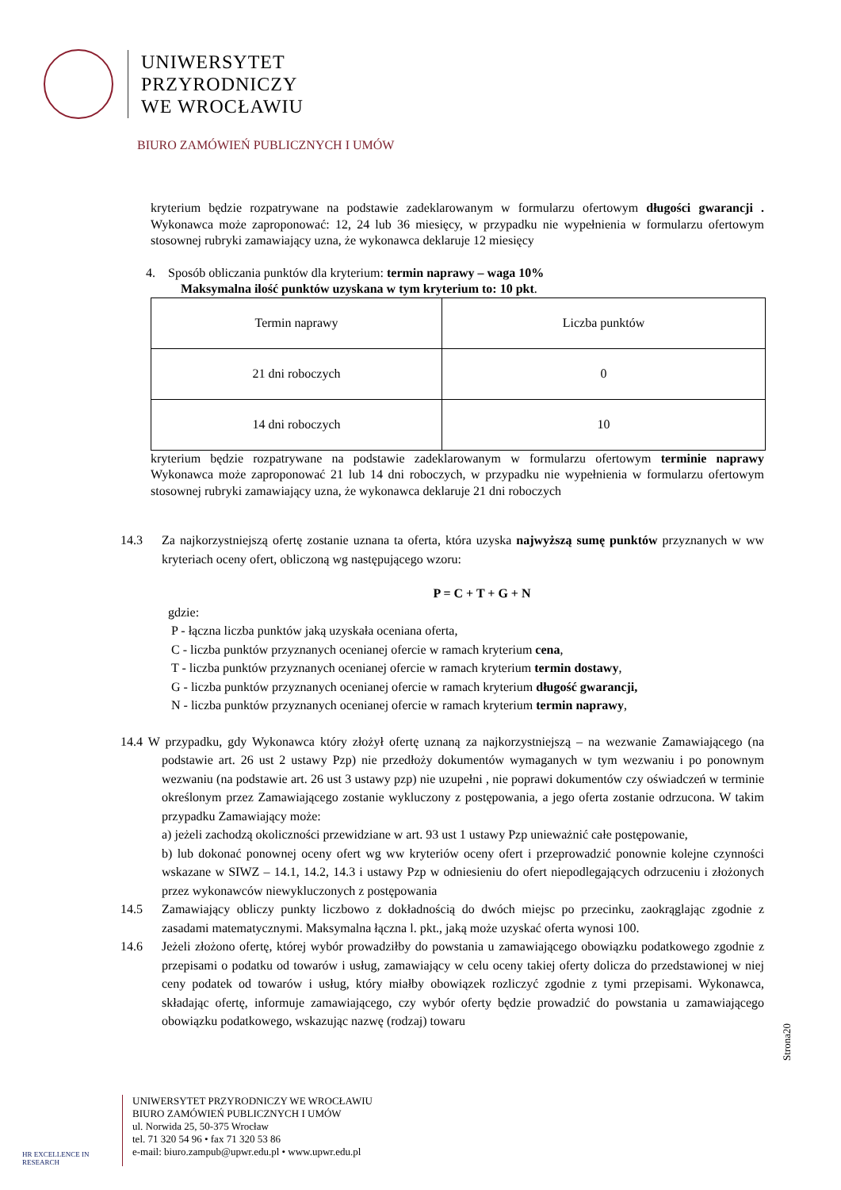UNIWERSYTET
PRZYRODNICZY
WE WROCŁAWIU
BIURO ZAMÓWIEŃ PUBLICZNYCH I UMÓW
kryterium będzie rozpatrywane na podstawie zadeklarowanym w formularzu ofertowym długości gwarancji . Wykonawca może zaproponować: 12, 24 lub 36 miesięcy, w przypadku nie wypełnienia w formularzu ofertowym stosownej rubryki zamawiający uzna, że wykonawca deklaruje 12 miesięcy
4. Sposób obliczania punktów dla kryterium: termin naprawy – waga 10%
Maksymalna ilość punktów uzyskana w tym kryterium to: 10 pkt.
| Termin naprawy | Liczba punktów |
| 21 dni roboczych | 0 |
| 14 dni roboczych | 10 |
kryterium będzie rozpatrywane na podstawie zadeklarowanym w formularzu ofertowym terminie naprawy Wykonawca może zaproponować 21 lub 14 dni roboczych, w przypadku nie wypełnienia w formularzu ofertowym stosownej rubryki zamawiający uzna, że wykonawca deklaruje 21 dni roboczych
14.3 Za najkorzystniejszą ofertę zostanie uznana ta oferta, która uzyska najwyższą sumę punktów przyznanych w ww kryteriach oceny ofert, obliczoną wg następującego wzoru:
P = C + T + G + N
gdzie:
P - łączna liczba punktów jaką uzyskała oceniana oferta,
C - liczba punktów przyznanych ocenianej ofercie w ramach kryterium cena,
T - liczba punktów przyznanych ocenianej ofercie w ramach kryterium termin dostawy,
G - liczba punktów przyznanych ocenianej ofercie w ramach kryterium długość gwarancji,
N - liczba punktów przyznanych ocenianej ofercie w ramach kryterium termin naprawy,
14.4 W przypadku, gdy Wykonawca który złożył ofertę uznaną za najkorzystniejszą – na wezwanie Zamawiającego (na podstawie art. 26 ust 2 ustawy Pzp) nie przedłoży dokumentów wymaganych w tym wezwaniu i po ponownym wezwaniu (na podstawie art. 26 ust 3 ustawy pzp) nie uzupełni , nie poprawi dokumentów czy oświadczeń w terminie określonym przez Zamawiającego zostanie wykluczony z postępowania, a jego oferta zostanie odrzucona. W takim przypadku Zamawiający może:
a) jeżeli zachodzą okoliczności przewidziane w art. 93 ust 1 ustawy Pzp unieważnić całe postępowanie,
b) lub dokonać ponownej oceny ofert wg ww kryteriów oceny ofert i przeprowadzić ponownie kolejne czynności wskazane w SIWZ – 14.1, 14.2, 14.3 i ustawy Pzp w odniesieniu do ofert niepodlegających odrzuceniu i złożonych przez wykonawców niewykluczonych z postępowania
14.5 Zamawiający obliczy punkty liczbowo z dokładnością do dwóch miejsc po przecinku, zaokrąglając zgodnie z zasadami matematycznymi. Maksymalna łączna l. pkt., jaką może uzyskać oferta wynosi 100.
14.6 Jeżeli złożono ofertę, której wybór prowadziłby do powstania u zamawiającego obowiązku podatkowego zgodnie z przepisami o podatku od towarów i usług, zamawiający w celu oceny takiej oferty dolicza do przedstawionej w niej ceny podatek od towarów i usług, który miałby obowiązek rozliczyć zgodnie z tymi przepisami. Wykonawca, składając ofertę, informuje zamawiającego, czy wybór oferty będzie prowadzić do powstania u zamawiającego obowiązku podatkowego, wskazując nazwę (rodzaj) towaru
Strona20
HR EXCELLENCE IN RESEARCH
UNIWERSYTET PRZYRODNICZY WE WROCŁAWIU
BIURO ZAMÓWIEŃ PUBLICZNYCH I UMÓW
ul. Norwida 25, 50-375 Wrocław
tel. 71 320 54 96 • fax 71 320 53 86
e-mail: biuro.zampub@upwr.edu.pl • www.upwr.edu.pl